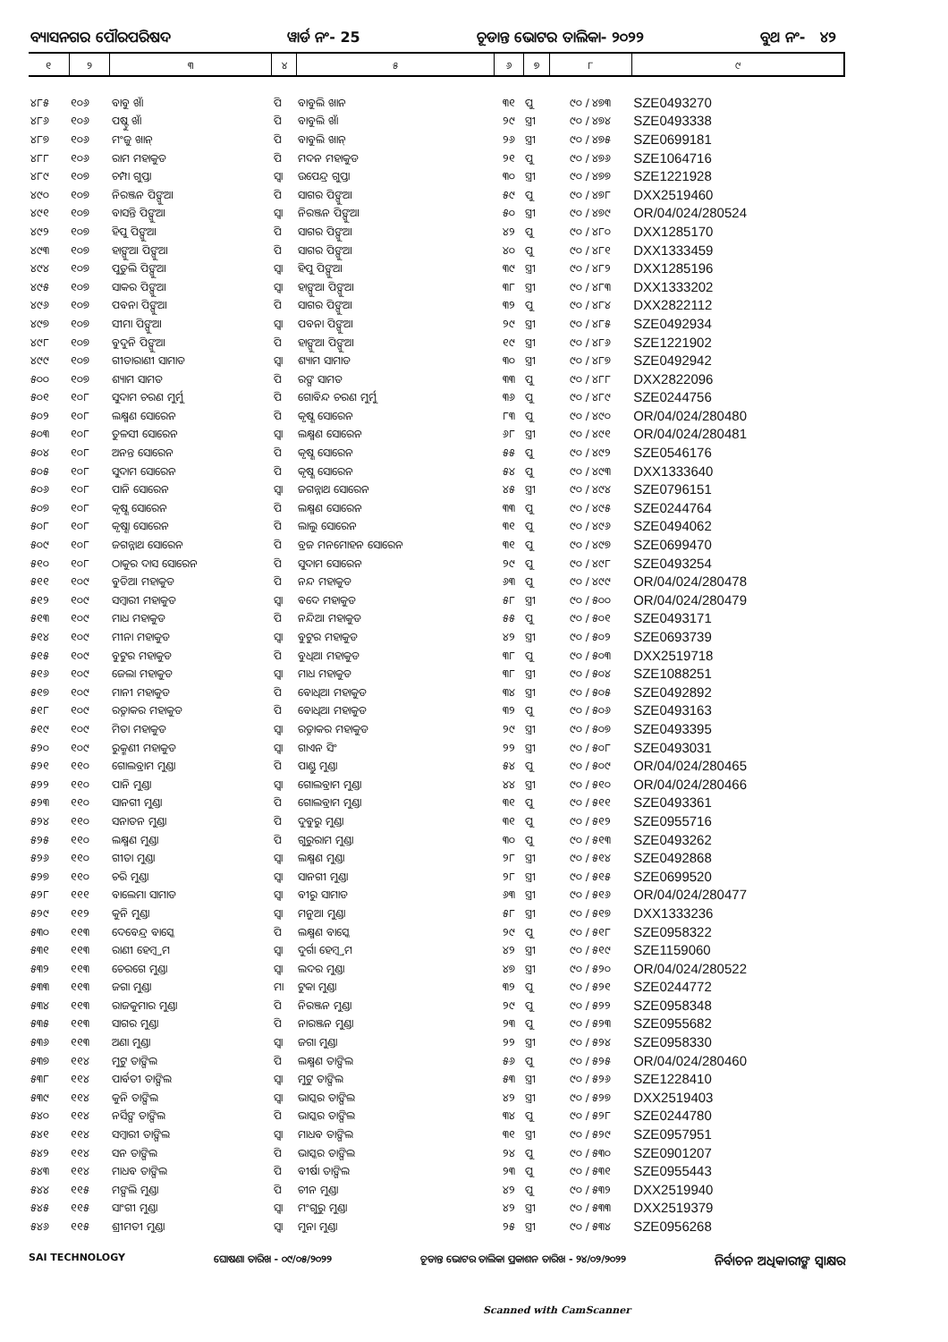ବ୍ୟାସନଗର ପୌରପରିଷଦ ୱାର୍ଡ ନଂ- 25 ଚୂଡାନ୍ତ ଭୋଟର ତାଲିକା- ୨୦୨୨ ବୁଥ ନଂ- ୪୨
| ୧ | ୨ | ୩ | ୪ | ୫ | ୬ | ୭ | ୮ | ୯ |
| --- | --- | --- | --- | --- | --- | --- | --- | --- |
| ୪୮୫ | ୧୦୬ | ବାବୁ ଖାଁ | ପି | ବାବୁଲି ଖାନ | ୩୧ | ପୁ | ୯୦ / ୪୭୩ | SZE0493270 |
| ୪୮୬ | ୧୦୬ | ପଷ୍ଟୁ ଖାଁ | ପି | ବାବୁଲି ଖାଁ | ୨୯ | ସ୍ତ୍ରୀ | ୯୦ / ୪୭୪ | SZE0493338 |
| ୪୮୭ | ୧୦୬ | ମଂଜୁ ଖାନ୍ | ପି | ବାବୁଲି ଖାନ୍ | ୨୬ | ସ୍ତ୍ରୀ | ୯୦ / ୪୭୫ | SZE0699181 |
| ୪୮୮ | ୧୦୬ | ରାମ ମହାକୁଡ | ପି | ମଦନ ମହାକୁଡ | ୨୧ | ପୁ | ୯୦ / ୪୭୬ | SZE1064716 |
| ୪୮୯ | ୧୦୭ | ଚମ୍ପା ଗୁପ୍ତା | ସ୍ୱା | ଉପେନ୍ଦ୍ର ଗୁପ୍ତା | ୩୦ | ସ୍ତ୍ରୀ | ୯୦ / ୪୭୭ | SZE1221928 |
| ୪୯୦ | ୧୦୭ | ନିରଞ୍ଜନ ପିଙ୍ଗୁଆ | ପି | ସାଗର ପିଙ୍ଗୁଆ | ୫୯ | ପୁ | ୯୦ / ୪୭୮ | DXX2519460 |
| ୪୯୧ | ୧୦୭ | ବାସନ୍ତି ପିଙ୍ଗୁଆ | ସ୍ୱା | ନିରଞ୍ଜନ ପିଙ୍ଗୁଆ | ୫୦ | ସ୍ତ୍ରୀ | ୯୦ / ୪୭୯ | OR/04/024/280524 |
| ୪୯୨ | ୧୦୭ | ହିପୁ ପିଙ୍ଗୁଆ | ପି | ସାଗର ପିଙ୍ଗୁଆ | ୪୨ | ପୁ | ୯୦ / ୪୮୦ | DXX1285170 |
| ୪୯୩ | ୧୦୭ | ହାଙ୍ଗୁଆ ପିଙ୍ଗୁଆ | ପି | ସାଗର ପିଙ୍ଗୁଆ | ୪୦ | ପୁ | ୯୦ / ୪୮୧ | DXX1333459 |
| ୪୯୪ | ୧୦୭ | ପୁତୁଲି ପିଙ୍ଗୁଆ | ସ୍ୱା | ହିପୁ ପିଙ୍ଗୁଆ | ୩୯ | ସ୍ତ୍ରୀ | ୯୦ / ୪୮୨ | DXX1285196 |
| ୪୯୫ | ୧୦୭ | ସାକର ପିଙ୍ଗୁଆ | ସ୍ୱା | ହାଙ୍ଗୁଆ ପିଙ୍ଗୁଆ | ୩୮ | ସ୍ତ୍ରୀ | ୯୦ / ୪୮୩ | DXX1333202 |
| ୪୯୬ | ୧୦୭ | ପବନା ପିଙ୍ଗୁଆ | ପି | ସାଗର ପିଙ୍ଗୁଆ | ୩୨ | ପୁ | ୯୦ / ୪୮୪ | DXX2822112 |
| ୪୯୭ | ୧୦୭ | ସୀମା ପିଙ୍ଗୁଆ | ସ୍ୱା | ପବନା ପିଙ୍ଗୁଆ | ୨୯ | ସ୍ତ୍ରୀ | ୯୦ / ୪୮୫ | SZE0492934 |
| ୪୯୮ | ୧୦୭ | ବୁଦୁନି ପିଙ୍ଗୁଆ | ପି | ହାଙ୍ଗୁଆ ପିଙ୍ଗୁଆ | ୧୯ | ସ୍ତ୍ରୀ | ୯୦ / ୪୮୬ | SZE1221902 |
| ୪୯୯ | ୧୦୭ | ଗୀତାରାଣୀ ସାମାଡ | ସ୍ୱା | ଶ୍ୟାମ ସାମାଡ | ୩୦ | ସ୍ତ୍ରୀ | ୯୦ / ୪୮୭ | SZE0492942 |
| ୫୦୦ | ୧୦୭ | ଶ୍ୟାମ ସାମତ | ପି | ରଙ୍ଗ ସାମତ | ୩୩ | ପୁ | ୯୦ / ୪୮୮ | DXX2822096 |
| ୫୦୧ | ୧୦୮ | ସୁଦାମ ଚରଣ ମୁର୍ମୁ | ପି | ଗୋବିନ୍ଦ ଚରଣ ମୁର୍ମୁ | ୩୬ | ପୁ | ୯୦ / ୪୮୯ | SZE0244756 |
| ୫୦୨ | ୧୦୮ | ଲକ୍ଷ୍ମଣ ସୋରେନ | ପି | କୃଷ୍ଣ ସୋରେନ | ୮୩ | ପୁ | ୯୦ / ୪୯୦ | OR/04/024/280480 |
| ୫୦୩ | ୧୦୮ | ତୁଳସୀ ସୋରେନ | ସ୍ୱା | ଲକ୍ଷ୍ମଣ ସୋରେନ | ୬୮ | ସ୍ତ୍ରୀ | ୯୦ / ୪୯୧ | OR/04/024/280481 |
| ୫୦୪ | ୧୦୮ | ଅନନ୍ତ ସୋରେନ | ପି | କୃଷ୍ଣ ସୋରେନ | ୫୫ | ପୁ | ୯୦ / ୪୯୨ | SZE0546176 |
| ୫୦୫ | ୧୦୮ | ସୁଦାମ ସୋରେନ | ପି | କୃଷ୍ଣ ସୋରେନ | ୫୪ | ପୁ | ୯୦ / ୪୯୩ | DXX1333640 |
| ୫୦୬ | ୧୦୮ | ପାନି ସୋରେନ | ସ୍ୱା | ଜଗନ୍ନାଥ ସୋରେନ | ୪୫ | ସ୍ତ୍ରୀ | ୯୦ / ୪୯୪ | SZE0796151 |
| ୫୦୭ | ୧୦୮ | କୃଷ୍ଣ ସୋରେନ | ପି | ଲକ୍ଷ୍ମଣ ସୋରେନ | ୩୩ | ପୁ | ୯୦ / ୪୯୫ | SZE0244764 |
| ୫୦୮ | ୧୦୮ | କୃଷ୍ଣା ସୋରେନ | ପି | ଲାଲୁ ସୋରେନ | ୩୧ | ପୁ | ୯୦ / ୪୯୬ | SZE0494062 |
| ୫୦୯ | ୧୦୮ | ଜଗନ୍ନାଥ ସୋରେନ | ପି | ବ୍ରଜ ମନମୋହନ ସୋରେନ | ୩୧ | ପୁ | ୯୦ / ୪୯୭ | SZE0699470 |
| ୫୧୦ | ୧୦୮ | ଠାକୁର ଦାସ ସୋରେନ | ପି | ସୁଦାମ ସୋରେନ | ୨୯ | ପୁ | ୯୦ / ୪୯୮ | SZE0493254 |
| ୫୧୧ | ୧୦୯ | ବୁଡିଆ ମହାକୁଡ | ପି | ନନ୍ଦ ମହାକୁଡ | ୬୩ | ପୁ | ୯୦ / ୪୯୯ | OR/04/024/280478 |
| ୫୧୨ | ୧୦୯ | ସମ୍ବାରୀ ମହାକୁଡ | ସ୍ୱା | ବଦେ ମହାକୁଡ | ୫୮ | ସ୍ତ୍ରୀ | ୯୦ / ୫୦୦ | OR/04/024/280479 |
| ୫୧୩ | ୧୦୯ | ମାଧ ମହାକୁଡ | ପି | ନନ୍ଦିଆ ମହାକୁଡ | ୫୫ | ପୁ | ୯୦ / ୫୦୧ | SZE0493171 |
| ୫୧୪ | ୧୦୯ | ମୀନା ମହାକୁଡ | ସ୍ୱା | ବୁଟୁର ମହାକୁଡ | ୪୨ | ସ୍ତ୍ରୀ | ୯୦ / ୫୦୨ | SZE0693739 |
| ୫୧୫ | ୧୦୯ | ବୁଟୁର ମହାକୁଡ | ପି | ବୁଧିଆ ମହାକୁଡ | ୩୮ | ପୁ | ୯୦ / ୫୦୩ | DXX2519718 |
| ୫୧୬ | ୧୦୯ | ଜେଲା ମହାକୁଡ | ସ୍ୱା | ମାଧ ମହାକୁଡ | ୩୮ | ସ୍ତ୍ରୀ | ୯୦ / ୫୦୪ | SZE1088251 |
| ୫୧୭ | ୧୦୯ | ମାନୀ ମହାକୁଡ | ପି | ବୋଧିଆ ମହାକୁଡ | ୩୪ | ସ୍ତ୍ରୀ | ୯୦ / ୫୦୫ | SZE0492892 |
| ୫୧୮ | ୧୦୯ | ରତ୍ନାକର ମହାକୁଡ | ପି | ବୋଧିଆ ମହାକୁଡ | ୩୨ | ପୁ | ୯୦ / ୫୦୬ | SZE0493163 |
| ୫୧୯ | ୧୦୯ | ମିତା ମହାକୁଡ | ସ୍ୱା | ରତ୍ନାକର ମହାକୁଡ | ୨୯ | ସ୍ତ୍ରୀ | ୯୦ / ୫୦୭ | SZE0493395 |
| ୫୨୦ | ୧୦୯ | ରୁକ୍ମଣୀ ମହାକୁଡ | ସ୍ୱା | ଗାଏନ ସିଂ | ୨୨ | ସ୍ତ୍ରୀ | ୯୦ / ୫୦୮ | SZE0493031 |
| ୫୨୧ | ୧୧୦ | ଗୋଲବ୍ରାମ ମୁଣ୍ଡା | ପି | ପାଣ୍ଡୁ ମୁଣ୍ଡା | ୫୪ | ପୁ | ୯୦ / ୫୦୯ | OR/04/024/280465 |
| ୫୨୨ | ୧୧୦ | ପାନି ମୁଣ୍ଡା | ସ୍ୱା | ଗୋଲବ୍ରାମ ମୁଣ୍ଡା | ୪୪ | ସ୍ତ୍ରୀ | ୯୦ / ୫୧୦ | OR/04/024/280466 |
| ୫୨୩ | ୧୧୦ | ସାନଗୀ ମୁଣ୍ଡା | ପି | ଗୋଲବ୍ରାମ ମୁଣ୍ଡା | ୩୧ | ପୁ | ୯୦ / ୫୧୧ | SZE0493361 |
| ୫୨୪ | ୧୧୦ | ସନାତନ ମୁଣ୍ଡା | ପି | ଦୁବୁରୁ ମୁଣ୍ଡା | ୩୧ | ପୁ | ୯୦ / ୫୧୨ | SZE0955716 |
| ୫୨୫ | ୧୧୦ | ଲକ୍ଷ୍ମଣ ମୁଣ୍ଡା | ପି | ଗୁରୁରାମ ମୁଣ୍ଡା | ୩୦ | ପୁ | ୯୦ / ୫୧୩ | SZE0493262 |
| ୫୨୬ | ୧୧୦ | ଗୀତା ମୁଣ୍ଡା | ସ୍ୱା | ଲକ୍ଷ୍ମଣ ମୁଣ୍ଡା | ୨୮ | ସ୍ତ୍ରୀ | ୯୦ / ୫୧୪ | SZE0492868 |
| ୫୨୭ | ୧୧୦ | ଚରି ମୁଣ୍ଡା | ସ୍ୱା | ସାନଗୀ ମୁଣ୍ଡା | ୨୮ | ସ୍ତ୍ରୀ | ୯୦ / ୫୧୫ | SZE0699520 |
| ୫୨୮ | ୧୧୧ | ବାଲେମା ସାମାଡ | ସ୍ୱା | ବୀରୁ ସାମାଡ | ୬୩ | ସ୍ତ୍ରୀ | ୯୦ / ୫୧୬ | OR/04/024/280477 |
| ୫୨୯ | ୧୧୨ | କୁନି ମୁଣ୍ଡା | ସ୍ୱା | ମନୁଆ ମୁଣ୍ଡା | ୫୮ | ସ୍ତ୍ରୀ | ୯୦ / ୫୧୭ | DXX1333236 |
| ୫୩୦ | ୧୧୩ | ଦେବେନ୍ଦ୍ର ବାସ୍କେ | ପି | ଲକ୍ଷ୍ମଣ ବାସ୍କେ | ୨୯ | ପୁ | ୯୦ / ୫୧୮ | SZE0958322 |
| ୫୩୧ | ୧୧୩ | ରାଣୀ ହେମ୍ବ୍ରମ | ସ୍ୱା | ଦୁର୍ଗା ହେମ୍ବ୍ରମ | ୪୨ | ସ୍ତ୍ରୀ | ୯୦ / ୫୧୯ | SZE1159060 |
| ୫୩୨ | ୧୧୩ | ଚେରଗେ ମୁଣ୍ଡା | ସ୍ୱା | ଲଦର ମୁଣ୍ଡା | ୪୭ | ସ୍ତ୍ରୀ | ୯୦ / ୫୨୦ | OR/04/024/280522 |
| ୫୩୩ | ୧୧୩ | ଜଗା ମୁଣ୍ଡା | ମା | ଟୁକା ମୁଣ୍ଡା | ୩୨ | ପୁ | ୯୦ / ୫୨୧ | SZE0244772 |
| ୫୩୪ | ୧୧୩ | ରାଜକୁମାର ମୁଣ୍ଡା | ପି | ନିରଞ୍ଜନ ମୁଣ୍ଡା | ୨୯ | ପୁ | ୯୦ / ୫୨୨ | SZE0958348 |
| ୫୩୫ | ୧୧୩ | ସାଗର ମୁଣ୍ଡା | ପି | ନାରଞ୍ଜନ ମୁଣ୍ଡା | ୨୩ | ପୁ | ୯୦ / ୫୨୩ | SZE0955682 |
| ୫୩୬ | ୧୧୩ | ଅଣା ମୁଣ୍ଡା | ସ୍ୱା | ଜଗା ମୁଣ୍ଡା | ୨୨ | ସ୍ତ୍ରୀ | ୯୦ / ୫୨୪ | SZE0958330 |
| ୫୩୭ | ୧୧୪ | ମୁଟୁ ତାଙ୍ଗିଲ | ପି | ଲକ୍ଷ୍ମଣ ତାଙ୍ଗିଲ | ୫୬ | ପୁ | ୯୦ / ୫୨୫ | OR/04/024/280460 |
| ୫୩୮ | ୧୧୪ | ପାର୍ବତୀ ତାଙ୍ଗିଲ | ସ୍ୱା | ମୁଟୁ ତାଙ୍ଗିଲ | ୫୩ | ସ୍ତ୍ରୀ | ୯୦ / ୫୨୬ | SZE1228410 |
| ୫୩୯ | ୧୧୪ | କୁନି ତାଙ୍ଗିଲ | ସ୍ୱା | ଭାସ୍କର ତାଙ୍ଗିଲ | ୪୨ | ସ୍ତ୍ରୀ | ୯୦ / ୫୨୭ | DXX2519403 |
| ୫୪୦ | ୧୧୪ | ନର୍ସିଙ୍ଗ ତାଙ୍ଗିଲ | ପି | ଭାସ୍କର ତାଙ୍ଗିଲ | ୩୪ | ପୁ | ୯୦ / ୫୨୮ | SZE0244780 |
| ୫୪୧ | ୧୧୪ | ସମ୍ବାରୀ ତାଙ୍ଗିଲ | ସ୍ୱା | ମାଧବ ତାଙ୍ଗିଲ | ୩୧ | ସ୍ତ୍ରୀ | ୯୦ / ୫୨୯ | SZE0957951 |
| ୫୪୨ | ୧୧୪ | ସନ ତାଙ୍ଗିଲ | ପି | ଭାସ୍କର ତାଙ୍ଗିଲ | ୨୪ | ପୁ | ୯୦ / ୫୩୦ | SZE0901207 |
| ୫୪୩ | ୧୧୪ | ମାଧବ ତାଙ୍ଗିଲ | ପି | ବୀର୍ଷା ତାଙ୍ଗିଲ | ୨୩ | ପୁ | ୯୦ / ୫୩୧ | SZE0955443 |
| ୫୪୪ | ୧୧୫ | ମଙ୍ଗଲି ମୁଣ୍ଡା | ପି | ଚୀନ ମୁଣ୍ଡା | ୪୨ | ପୁ | ୯୦ / ୫୩୨ | DXX2519940 |
| ୫୪୫ | ୧୧୫ | ସାଂଗୀ ମୁଣ୍ଡା | ସ୍ୱା | ମଂଗୁରୁ ମୁଣ୍ଡା | ୪୨ | ସ୍ତ୍ରୀ | ୯୦ / ୫୩୩ | DXX2519379 |
| ୫୪୬ | ୧୧୫ | ଶ୍ରୀମତୀ ମୁଣ୍ଡା | ସ୍ୱା | ମୁନା ମୁଣ୍ଡା | ୨୫ | ସ୍ତ୍ରୀ | ୯୦ / ୫୩୪ | SZE0956268 |
SAI TECHNOLOGY ଘୋଷଣା ତାରିଖ - ୦୯/୦୫/୨୦୨୨ ଚୂଡାନ୍ତ ଭୋଟର ତାଲିକା ପ୍ରକାଶନ ତାରିଖ - ୨୪/୦୨/୨୦୨୨ ନିର୍ବାଚନ ଅଧିକାରୀଙ୍କ ସ୍ୱାକ୍ଷର
Scanned with CamScanner